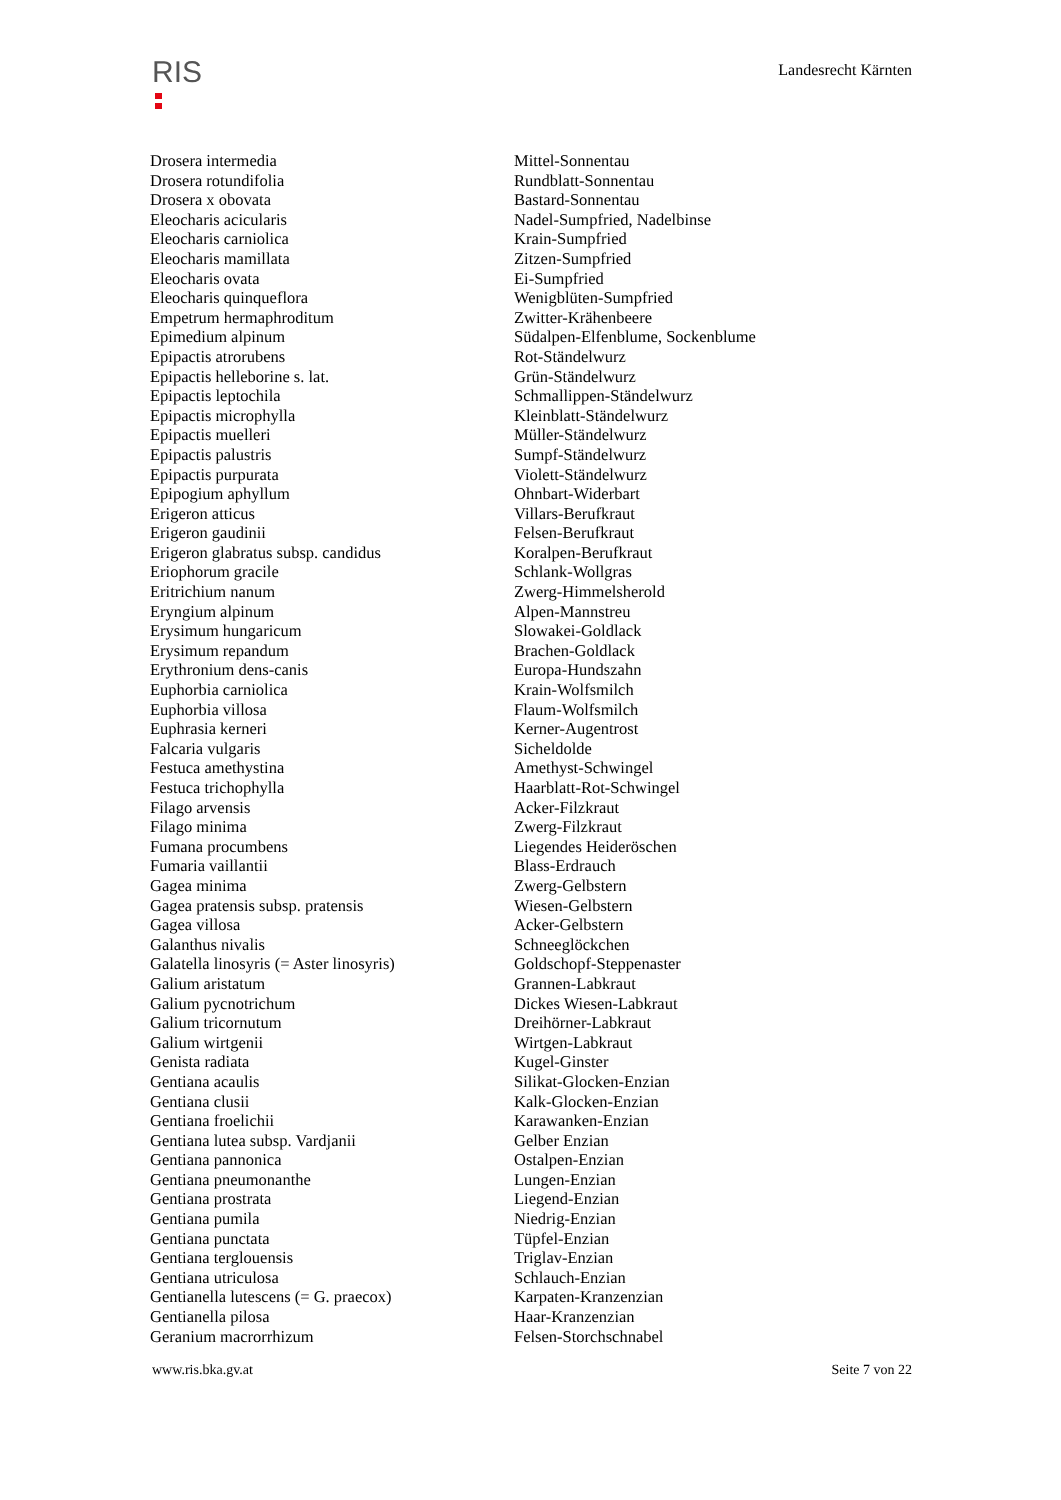RIS
Landesrecht Kärnten
| Drosera intermedia | Mittel-Sonnentau |
| Drosera rotundifolia | Rundblatt-Sonnentau |
| Drosera x obovata | Bastard-Sonnentau |
| Eleocharis acicularis | Nadel-Sumpfried, Nadelbinse |
| Eleocharis carniolica | Krain-Sumpfried |
| Eleocharis mamillata | Zitzen-Sumpfried |
| Eleocharis ovata | Ei-Sumpfried |
| Eleocharis quinqueflora | Wenigblüten-Sumpfried |
| Empetrum hermaphroditum | Zwitter-Krähenbeere |
| Epimedium alpinum | Südalpen-Elfenblume, Sockenblume |
| Epipactis atrorubens | Rot-Ständelwurz |
| Epipactis helleborine s. lat. | Grün-Ständelwurz |
| Epipactis leptochila | Schmallippen-Ständelwurz |
| Epipactis microphylla | Kleinblatt-Ständelwurz |
| Epipactis muelleri | Müller-Ständelwurz |
| Epipactis palustris | Sumpf-Ständelwurz |
| Epipactis purpurata | Violett-Ständelwurz |
| Epipogium aphyllum | Ohnbart-Widerbart |
| Erigeron atticus | Villars-Berufkraut |
| Erigeron gaudinii | Felsen-Berufkraut |
| Erigeron glabratus subsp. candidus | Koralpen-Berufkraut |
| Eriophorum gracile | Schlank-Wollgras |
| Eritrichium nanum | Zwerg-Himmelsherold |
| Eryngium alpinum | Alpen-Mannstreu |
| Erysimum hungaricum | Slowakei-Goldlack |
| Erysimum repandum | Brachen-Goldlack |
| Erythronium dens-canis | Europa-Hundszahn |
| Euphorbia carniolica | Krain-Wolfsmilch |
| Euphorbia villosa | Flaum-Wolfsmilch |
| Euphrasia kerneri | Kerner-Augentrost |
| Falcaria vulgaris | Sicheldolde |
| Festuca amethystina | Amethyst-Schwingel |
| Festuca trichophylla | Haarblatt-Rot-Schwingel |
| Filago arvensis | Acker-Filzkraut |
| Filago minima | Zwerg-Filzkraut |
| Fumana procumbens | Liegendes Heideröschen |
| Fumaria vaillantii | Blass-Erdrauch |
| Gagea minima | Zwerg-Gelbstern |
| Gagea pratensis subsp. pratensis | Wiesen-Gelbstern |
| Gagea villosa | Acker-Gelbstern |
| Galanthus nivalis | Schneeglöckchen |
| Galatella linosyris (= Aster linosyris) | Goldschopf-Steppenaster |
| Galium aristatum | Grannen-Labkraut |
| Galium pycnotrichum | Dickes Wiesen-Labkraut |
| Galium tricornutum | Dreihörner-Labkraut |
| Galium wirtgenii | Wirtgen-Labkraut |
| Genista radiata | Kugel-Ginster |
| Gentiana acaulis | Silikat-Glocken-Enzian |
| Gentiana clusii | Kalk-Glocken-Enzian |
| Gentiana froelichii | Karawanken-Enzian |
| Gentiana lutea subsp. Vardjanii | Gelber Enzian |
| Gentiana pannonica | Ostalpen-Enzian |
| Gentiana pneumonanthe | Lungen-Enzian |
| Gentiana prostrata | Liegend-Enzian |
| Gentiana pumila | Niedrig-Enzian |
| Gentiana punctata | Tüpfel-Enzian |
| Gentiana terglouensis | Triglav-Enzian |
| Gentiana utriculosa | Schlauch-Enzian |
| Gentianella lutescens (= G. praecox) | Karpaten-Kranzenzian |
| Gentianella pilosa | Haar-Kranzenzian |
| Geranium macrorrhizum | Felsen-Storchschnabel |
www.ris.bka.gv.at Seite 7 von 22